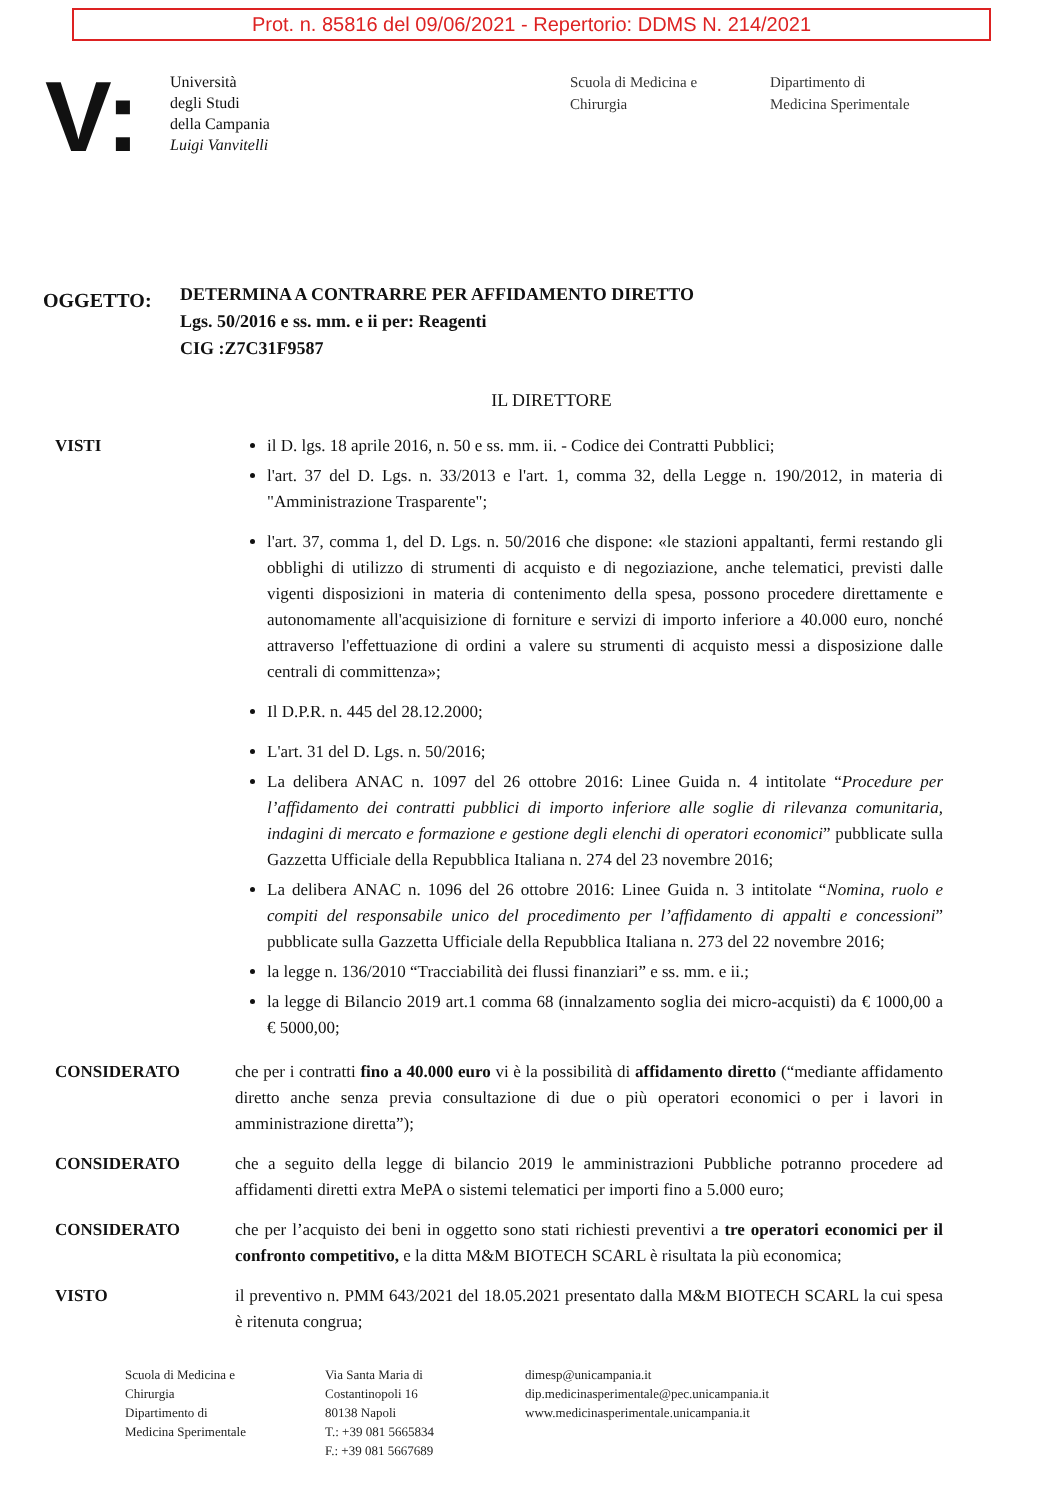Prot. n. 85816 del 09/06/2021 - Repertorio: DDMS N. 214/2021
V:
Università
degli Studi
della Campania
Luigi Vanvitelli
Scuola di Medicina e
Chirurgia
Dipartimento di
Medicina Sperimentale
OGGETTO:
DETERMINA A CONTRARRE PER AFFIDAMENTO DIRETTO
Lgs. 50/2016 e ss. mm. e ii per: Reagenti
CIG :Z7C31F9587
IL DIRETTORE
VISTI il D. lgs. 18 aprile 2016, n. 50 e ss. mm. ii. - Codice dei Contratti Pubblici;
l'art. 37 del D. Lgs. n. 33/2013 e l'art. 1, comma 32, della Legge n. 190/2012, in materia di "Amministrazione Trasparente";
l'art. 37, comma 1, del D. Lgs. n. 50/2016 che dispone: «le stazioni appaltanti, fermi restando gli obblighi di utilizzo di strumenti di acquisto e di negoziazione, anche telematici, previsti dalle vigenti disposizioni in materia di contenimento della spesa, possono procedere direttamente e autonomamente all'acquisizione di forniture e servizi di importo inferiore a 40.000 euro, nonché attraverso l'effettuazione di ordini a valere su strumenti di acquisto messi a disposizione dalle centrali di committenza»;
Il D.P.R. n. 445 del 28.12.2000;
L'art. 31 del D. Lgs. n. 50/2016;
La delibera ANAC n. 1097 del 26 ottobre 2016: Linee Guida n. 4 intitolate “Procedure per l’affidamento dei contratti pubblici di importo inferiore alle soglie di rilevanza comunitaria, indagini di mercato e formazione e gestione degli elenchi di operatori economici” pubblicate sulla Gazzetta Ufficiale della Repubblica Italiana n. 274 del 23 novembre 2016;
La delibera ANAC n. 1096 del 26 ottobre 2016: Linee Guida n. 3 intitolate “Nomina, ruolo e compiti del responsabile unico del procedimento per l’affidamento di appalti e concessioni” pubblicate sulla Gazzetta Ufficiale della Repubblica Italiana n. 273 del 22 novembre 2016;
la legge n. 136/2010 “Tracciabilità dei flussi finanziari” e ss. mm. e ii.;
la legge di Bilancio 2019 art.1 comma 68 (innalzamento soglia dei micro-acquisti) da € 1000,00 a € 5000,00;
CONSIDERATO che per i contratti fino a 40.000 euro vi è la possibilità di affidamento diretto (“mediante affidamento diretto anche senza previa consultazione di due o più operatori economici o per i lavori in amministrazione diretta”);
CONSIDERATO che a seguito della legge di bilancio 2019 le amministrazioni Pubbliche potranno procedere ad affidamenti diretti extra MePA o sistemi telematici per importi fino a 5.000 euro;
CONSIDERATO che per l’acquisto dei beni in oggetto sono stati richiesti preventivi a tre operatori economici per il confronto competitivo, e la ditta M&M BIOTECH SCARL è risultata la più economica;
VISTO il preventivo n. PMM 643/2021 del 18.05.2021 presentato dalla M&M BIOTECH SCARL la cui spesa è ritenuta congrua;
Scuola di Medicina e
Chirurgia
Dipartimento di
Medicina Sperimentale
Via Santa Maria di
Costantinopoli 16
80138 Napoli
T.: +39 081 5665834
F.: +39 081 5667689
dimesp@unicampania.it
dip.medicinasperimentale@pec.unicampania.it
www.medicinasperimentale.unicampania.it